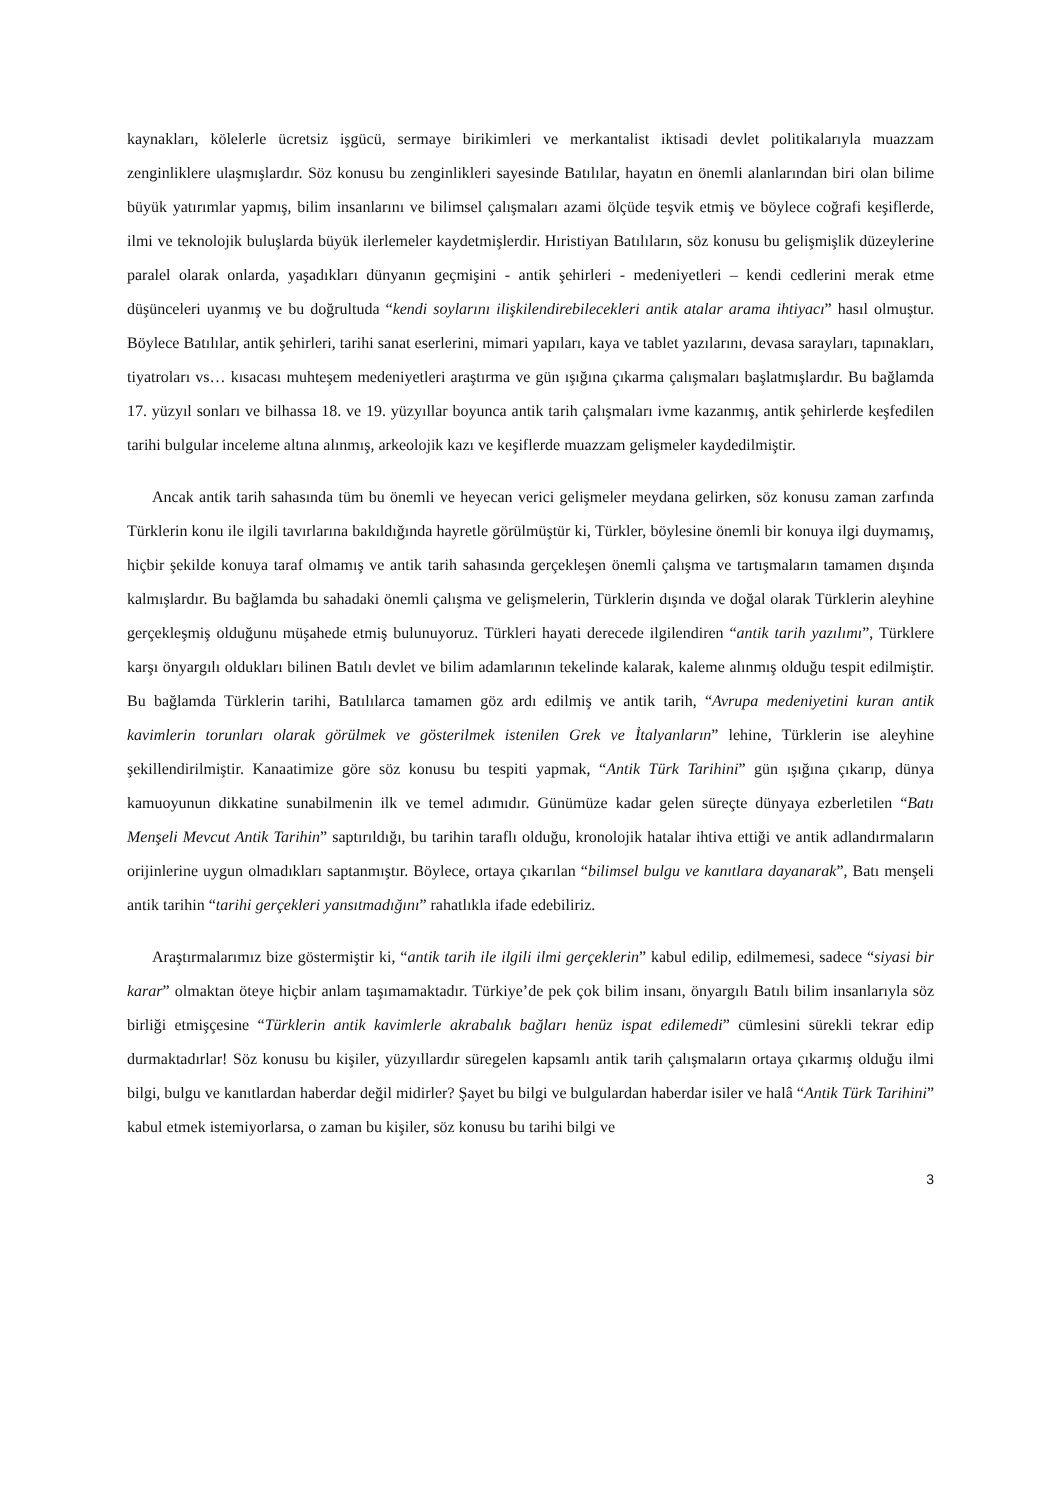kaynakları, kölelerle ücretsiz işgücü, sermaye birikimleri ve merkantalist iktisadi devlet politikalarıyla muazzam zenginliklere ulaşmışlardır. Söz konusu bu zenginlikleri sayesinde Batılılar, hayatın en önemli alanlarından biri olan bilime büyük yatırımlar yapmış, bilim insanlarını ve bilimsel çalışmaları azami ölçüde teşvik etmiş ve böylece coğrafi keşiflerde, ilmi ve teknolojik buluşlarda büyük ilerlemeler kaydetmişlerdir. Hıristiyan Batılıların, söz konusu bu gelişmişlik düzeylerine paralel olarak onlarda, yaşadıkları dünyanın geçmişini - antik şehirleri - medeniyetleri – kendi cedlerini merak etme düşünceleri uyanmış ve bu doğrultuda “kendi soylarını ilişkilendirebilecekleri antik atalar arama ihtiyacı” hasıl olmuştur. Böylece Batılılar, antik şehirleri, tarihi sanat eserlerini, mimari yapıları, kaya ve tablet yazılarını, devasa sarayları, tapınakları, tiyatroları vs… kısacası muhteşem medeniyetleri araştırma ve gün ışığına çıkarma çalışmaları başlatmışlardır. Bu bağlamda 17. yüzyıl sonları ve bilhassa 18. ve 19. yüzyıllar boyunca antik tarih çalışmaları ivme kazanmış, antik şehirlerde keşfedilen tarihi bulgular inceleme altına alınmış, arkeolojik kazı ve keşiflerde muazzam gelişmeler kaydedilmiştir.
Ancak antik tarih sahasında tüm bu önemli ve heyecan verici gelişmeler meydana gelirken, söz konusu zaman zarfında Türklerin konu ile ilgili tavırlarına bakıldığında hayretle görülmüştür ki, Türkler, böylesine önemli bir konuya ilgi duymamış, hiçbir şekilde konuya taraf olmamış ve antik tarih sahasında gerçekleşen önemli çalışma ve tartışmaların tamamen dışında kalmışlardır. Bu bağlamda bu sahadaki önemli çalışma ve gelişmelerin, Türklerin dışında ve doğal olarak Türklerin aleyhine gerçekleşmiş olduğunu müşahede etmiş bulunuyoruz. Türkleri hayati derecede ilgilendiren “antik tarih yazılımı”, Türklere karşı önyargılı oldukları bilinen Batılı devlet ve bilim adamlarının tekelinde kalarak, kaleme alınmış olduğu tespit edilmiştir. Bu bağlamda Türklerin tarihi, Batılılarca tamamen göz ardı edilmiş ve antik tarih, “Avrupa medeniyetini kuran antik kavimlerin torunları olarak görülmek ve gösterilmek istenilen Grek ve İtalyanların” lehine, Türklerin ise aleyhine şekillendirilmiştir. Kanaatimize göre söz konusu bu tespiti yapmak, “Antik Türk Tarihini” gün ışığına çıkarıp, dünya kamuoyunun dikkatine sunabilmenin ilk ve temel adımıdır. Günümüze kadar gelen süreçte dünyaya ezberletilen “Batı Menşeli Mevcut Antik Tarihin” saptırıldığı, bu tarihin taraflı olduğu, kronolojik hatalar ihtiva ettiği ve antik adlandırmaların orijinlerine uygun olmadıkları saptanmıştır. Böylece, ortaya çıkarılan “bilimsel bulgu ve kanıtlara dayanarak”, Batı menşeli antik tarihin “tarihi gerçekleri yansıtmadığını” rahatlıkla ifade edebiliriz.
Araştırmalarımız bize göstermiştir ki, “antik tarih ile ilgili ilmi gerçeklerin” kabul edilip, edilmemesi, sadece “siyasi bir karar” olmaktan öteye hiçbir anlam taşımamaktadır. Türkiye’de pek çok bilim insanı, önyargılı Batılı bilim insanlarıyla söz birliği etmişçesine “Türklerin antik kavimlerle akrabalık bağları henüz ispat edilemedi” cümlesini sürekli tekrar edip durmaktadırlar! Söz konusu bu kişiler, yüzyıllardır süregelen kapsamlı antik tarih çalışmaların ortaya çıkarmış olduğu ilmi bilgi, bulgu ve kanıtlardan haberdar değil midirler? Şayet bu bilgi ve bulgulardan haberdar isiler ve halâ “Antik Türk Tarihini” kabul etmek istemiyorlarsa, o zaman bu kişiler, söz konusu bu tarihi bilgi ve
3